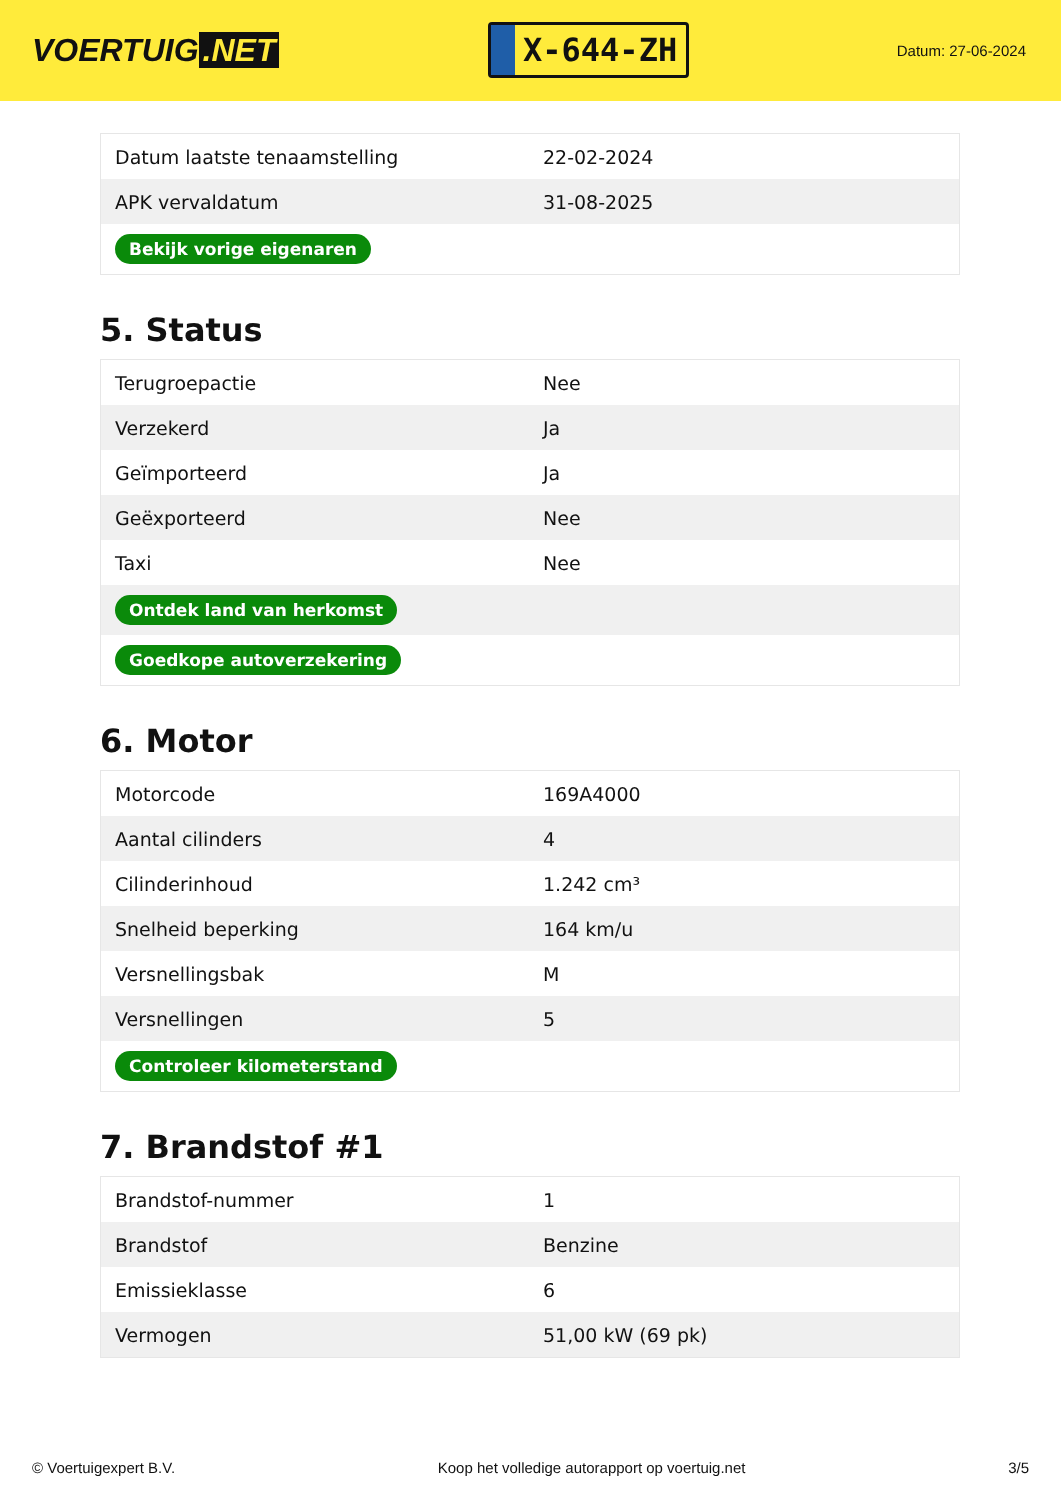VOERTUIG.NET
X-644-ZH
Datum: 27-06-2024
| Datum laatste tenaamstelling | 22-02-2024 |
| APK vervaldatum | 31-08-2025 |
| Bekijk vorige eigenaren | |
5. Status
| Terugroepactie | Nee |
| Verzekerd | Ja |
| Geïmporteerd | Ja |
| Geëxporteerd | Nee |
| Taxi | Nee |
| Ontdek land van herkomst | |
| Goedkope autoverzekering | |
6. Motor
| Motorcode | 169A4000 |
| Aantal cilinders | 4 |
| Cilinderinhoud | 1.242 cm³ |
| Snelheid beperking | 164 km/u |
| Versnellingsbak | M |
| Versnellingen | 5 |
| Controleer kilometerstand | |
7. Brandstof #1
| Brandstof-nummer | 1 |
| Brandstof | Benzine |
| Emissieklasse | 6 |
| Vermogen | 51,00 kW (69 pk) |
© Voertuigexpert B.V. Koop het volledige autorapport op voertuig.net 3/5